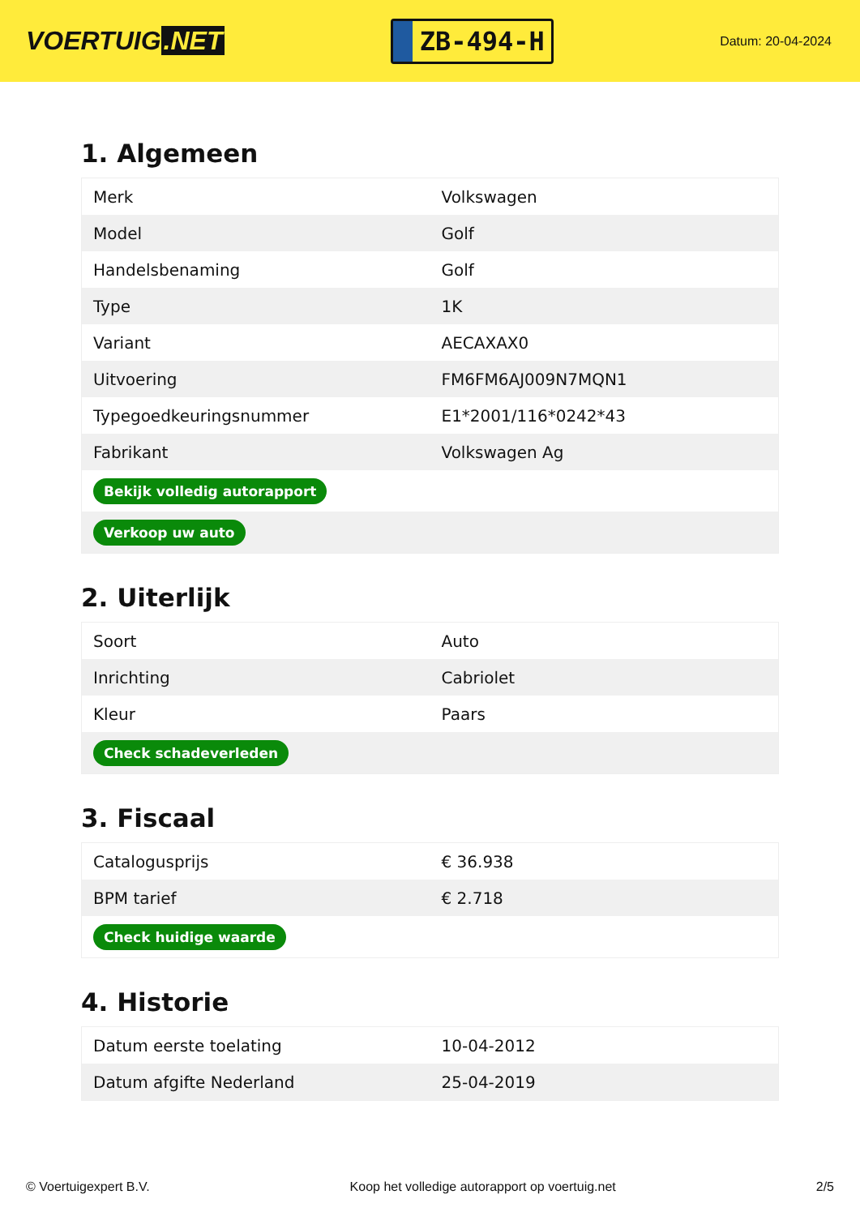VOERTUIG.NET
ZB-494-H
Datum: 20-04-2024
1. Algemeen
| Merk | Volkswagen |
| Model | Golf |
| Handelsbenaming | Golf |
| Type | 1K |
| Variant | AECAXAX0 |
| Uitvoering | FM6FM6AJ009N7MQN1 |
| Typegoedkeuringsnummer | E1*2001/116*0242*43 |
| Fabrikant | Volkswagen Ag |
| Bekijk volledig autorapport | |
| Verkoop uw auto | |
2. Uiterlijk
| Soort | Auto |
| Inrichting | Cabriolet |
| Kleur | Paars |
| Check schadeverleden | |
3. Fiscaal
| Catalogusprijs | € 36.938 |
| BPM tarief | € 2.718 |
| Check huidige waarde | |
4. Historie
| Datum eerste toelating | 10-04-2012 |
| Datum afgifte Nederland | 25-04-2019 |
© Voertuigexpert B.V. Koop het volledige autorapport op voertuig.net 2/5